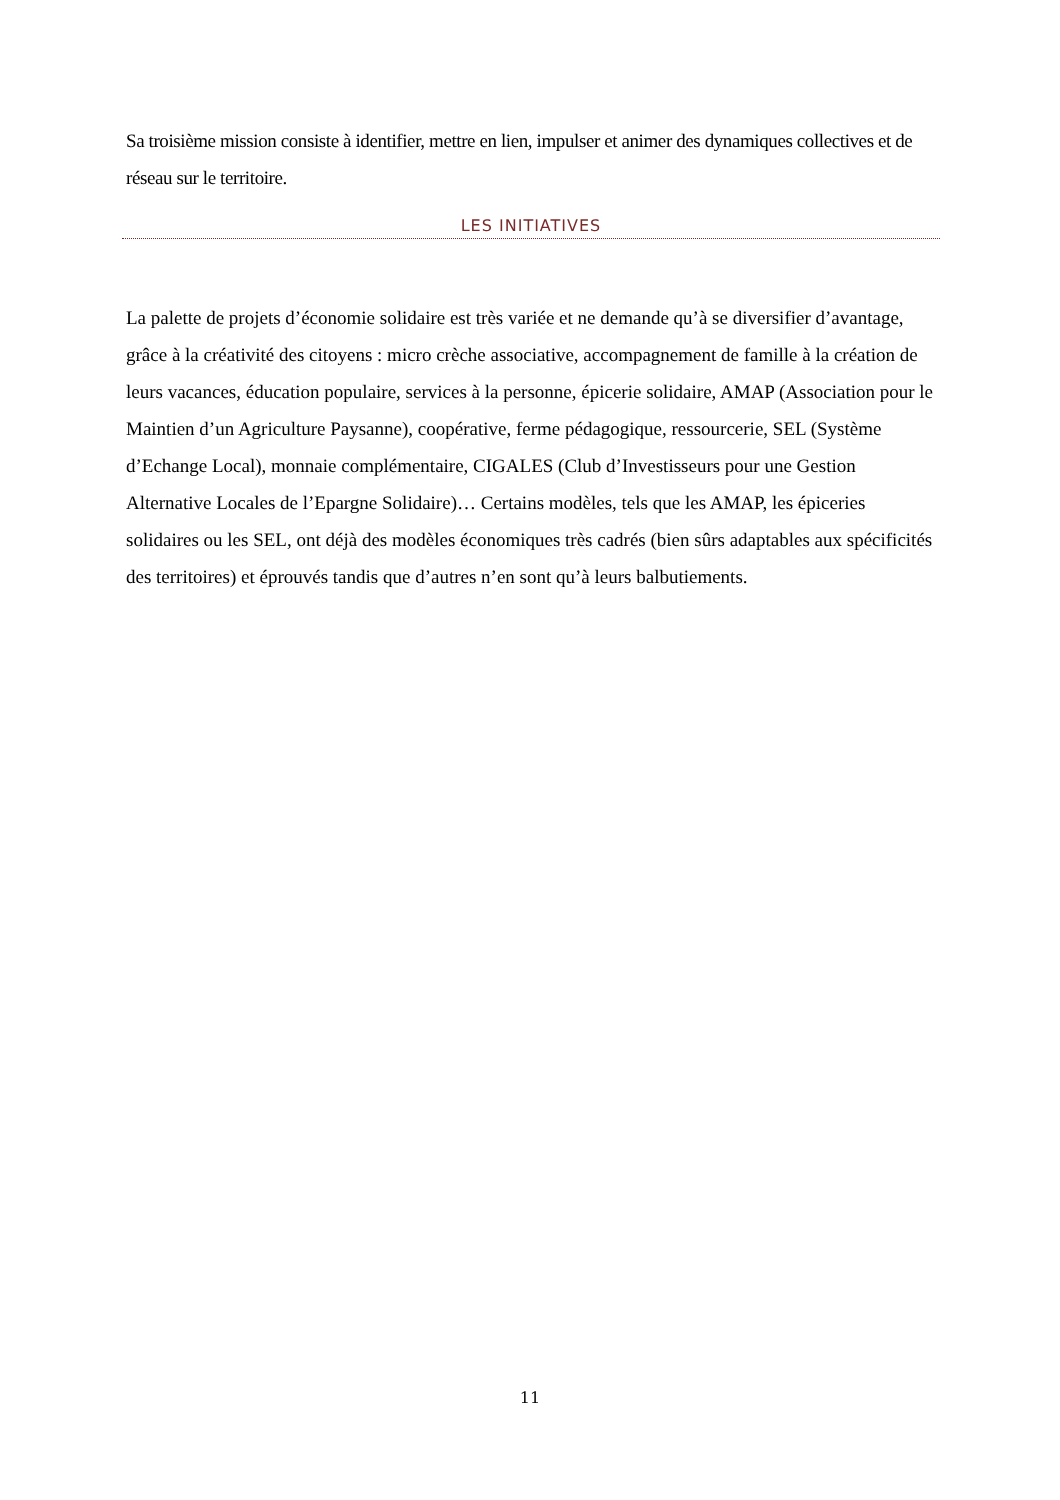Sa troisième mission consiste à identifier, mettre en lien, impulser et animer des dynamiques collectives et de réseau sur le territoire.
LES INITIATIVES
La palette de projets d’économie solidaire est très variée et ne demande qu’à se diversifier d’avantage, grâce à la créativité des citoyens : micro crèche associative, accompagnement de famille à la création de leurs vacances, éducation populaire, services à la personne, épicerie solidaire, AMAP (Association pour le Maintien d’un Agriculture Paysanne), coopérative, ferme pédagogique, ressourcerie, SEL (Système d’Echange Local), monnaie complémentaire, CIGALES (Club d’Investisseurs pour une Gestion Alternative Locales de l’Epargne Solidaire)… Certains modèles, tels que les AMAP, les épiceries solidaires ou les SEL, ont déjà des modèles économiques très cadrés (bien sûrs adaptables aux spécificités des territoires) et éprouvés tandis que d’autres n’en sont qu’à leurs balbutiements.
11